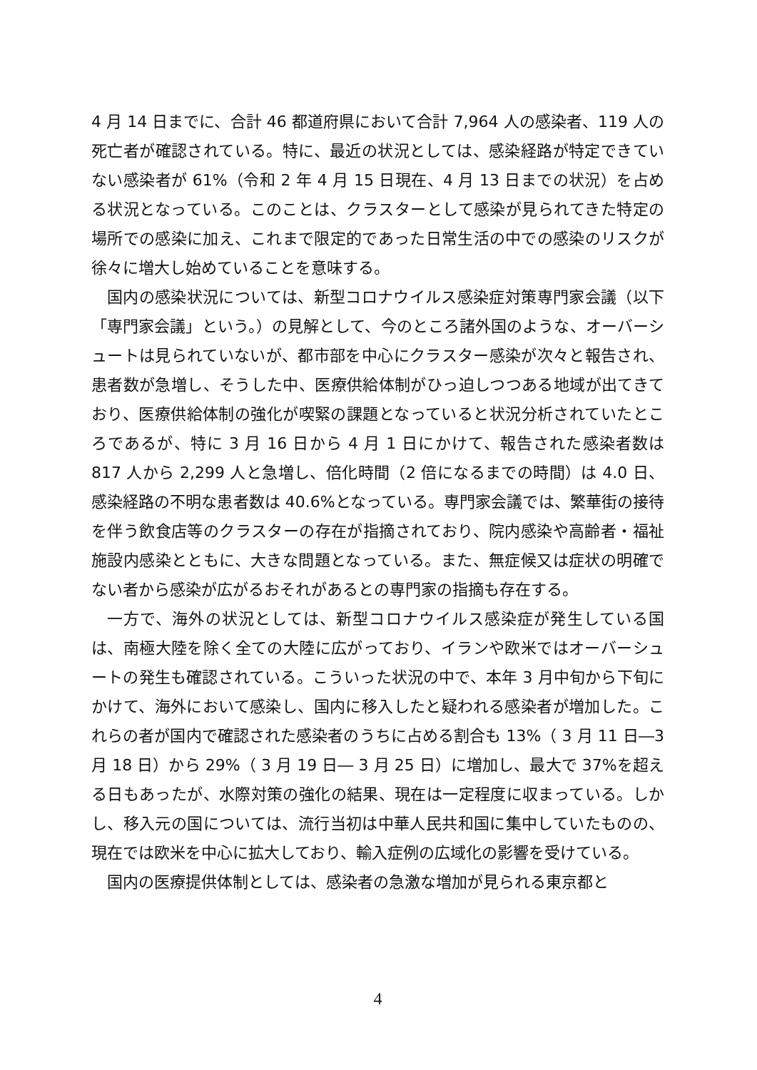4 月 14 日までに、合計 46 都道府県において合計 7,964 人の感染者、119 人の死亡者が確認されている。特に、最近の状況としては、感染経路が特定できていない感染者が 61%（令和 2 年 4 月 15 日現在、4 月 13 日までの状況）を占める状況となっている。このことは、クラスターとして感染が見られてきた特定の場所での感染に加え、これまで限定的であった日常生活の中での感染のリスクが徐々に増大し始めていることを意味する。
国内の感染状況については、新型コロナウイルス感染症対策専門家会議（以下「専門家会議」という。）の見解として、今のところ諸外国のような、オーバーシュートは見られていないが、都市部を中心にクラスター感染が次々と報告され、患者数が急増し、そうした中、医療供給体制がひっ迫しつつある地域が出てきており、医療供給体制の強化が喫緊の課題となっていると状況分析されていたところであるが、特に 3 月 16 日から 4 月 1 日にかけて、報告された感染者数は 817 人から 2,299 人と急増し、倍化時間（2 倍になるまでの時間）は 4.0 日、感染経路の不明な患者数は 40.6%となっている。専門家会議では、繁華街の接待を伴う飲食店等のクラスターの存在が指摘されており、院内感染や高齢者・福祉施設内感染とともに、大きな問題となっている。また、無症候又は症状の明確でない者から感染が広がるおそれがあるとの専門家の指摘も存在する。
一方で、海外の状況としては、新型コロナウイルス感染症が発生している国は、南極大陸を除く全ての大陸に広がっており、イランや欧米ではオーバーシュートの発生も確認されている。こういった状況の中で、本年 3 月中旬から下旬にかけて、海外において感染し、国内に移入したと疑われる感染者が増加した。これらの者が国内で確認された感染者のうちに占める割合も 13%（ 3 月 11 日―3 月 18 日）から 29%（ 3 月 19 日― 3 月 25 日）に増加し、最大で 37%を超える日もあったが、水際対策の強化の結果、現在は一定程度に収まっている。しかし、移入元の国については、流行当初は中華人民共和国に集中していたものの、現在では欧米を中心に拡大しており、輸入症例の広域化の影響を受けている。
国内の医療提供体制としては、感染者の急激な増加が見られる東京都と
4